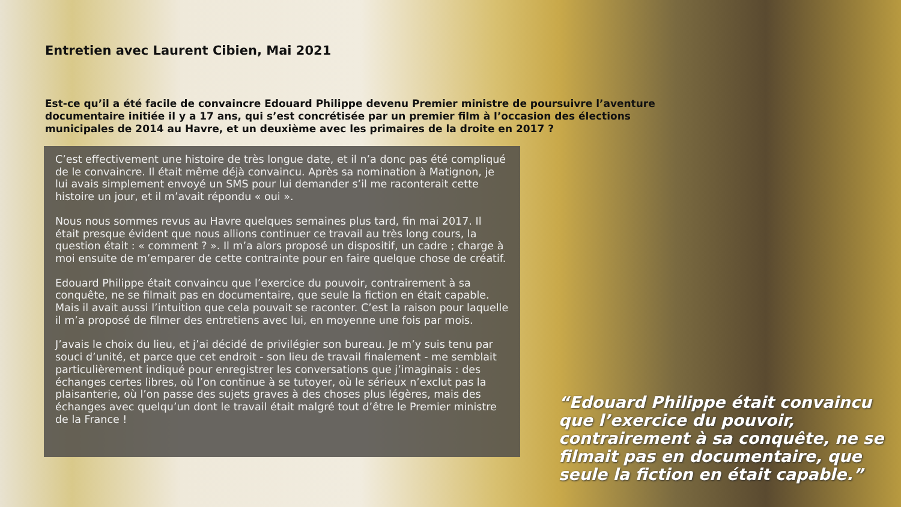Entretien avec Laurent Cibien, Mai 2021
Est-ce qu’il a été facile de convaincre Edouard Philippe devenu Premier ministre de poursuivre l’aventure documentaire initiée il y a 17 ans, qui s’est concrétisée par un premier film à l’occasion des élections municipales de 2014 au Havre, et un deuxième avec les primaires de la droite en 2017 ?
C’est effectivement une histoire de très longue date, et il n’a donc pas été compliqué de le convaincre. Il était même déjà convaincu. Après sa nomination à Matignon, je lui avais simplement envoyé un SMS pour lui demander s’il me raconterait cette histoire un jour, et il m’avait répondu « oui ».
Nous nous sommes revus au Havre quelques semaines plus tard, fin mai 2017. Il était presque évident que nous allions continuer ce travail au très long cours, la question était : « comment ? ». Il m’a alors proposé un dispositif, un cadre ; charge à moi ensuite de m’emparer de cette contrainte pour en faire quelque chose de créatif.
Edouard Philippe était convaincu que l’exercice du pouvoir, contrairement à sa conquête, ne se filmait pas en documentaire, que seule la fiction en était capable. Mais il avait aussi l’intuition que cela pouvait se raconter. C’est la raison pour laquelle il m’a proposé de filmer des entretiens avec lui, en moyenne une fois par mois.
J’avais le choix du lieu, et j’ai décidé de privilégier son bureau. Je m’y suis tenu par souci d’unité, et parce que cet endroit - son lieu de travail finalement - me semblait particulièrement indiqué pour enregistrer les conversations que j’imaginais : des échanges certes libres, où l’on continue à se tutoyer, où le sérieux n’exclut pas la plaisanterie, où l’on passe des sujets graves à des choses plus légères, mais des échanges avec quelqu’un dont le travail était malgré tout d’être le Premier ministre de la France !
“Edouard Philippe était convaincu que l’exercice du pouvoir, contrairement à sa conquête, ne se filmait pas en documentaire, que seule la fiction en était capable.”